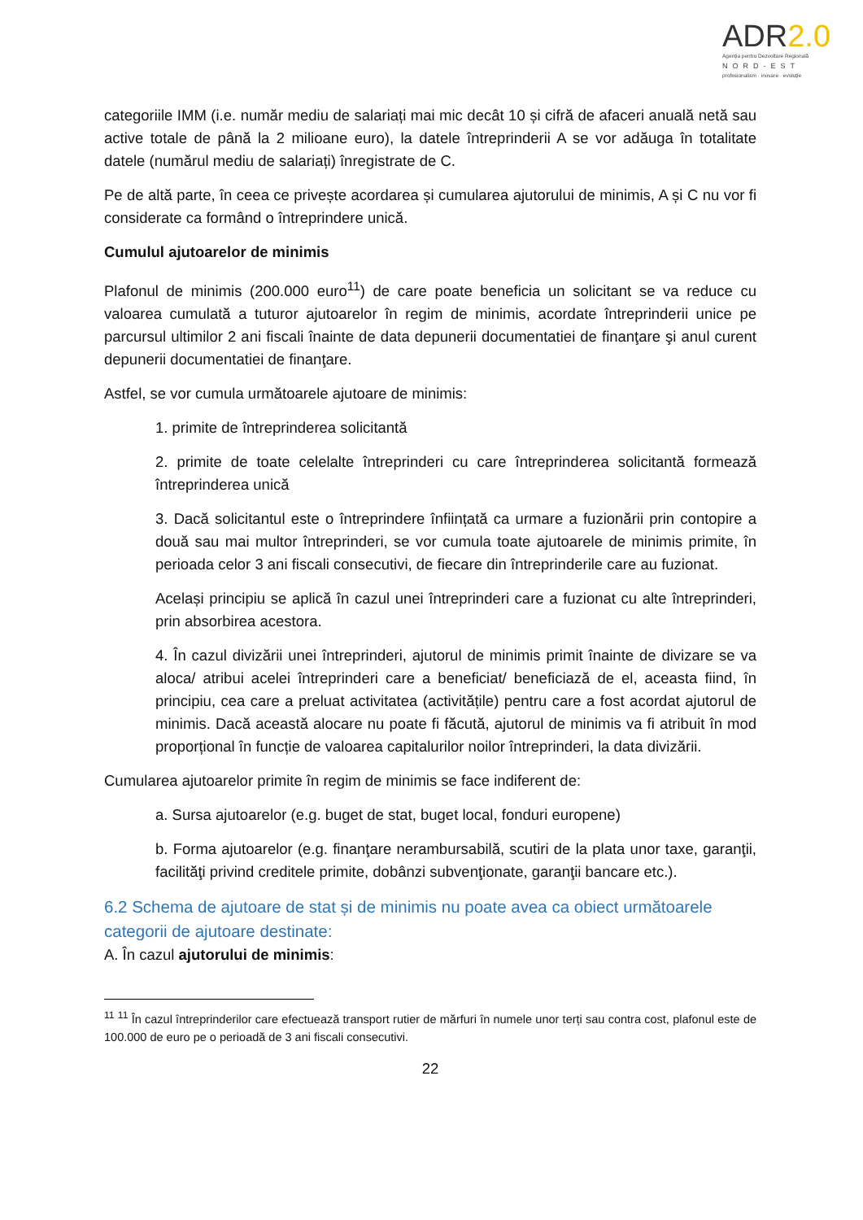ADR2.0
Agenția pentru Dezvoltare Regională
NORD-EST
profesionalism · inovare · evoluție
categoriile IMM (i.e. număr mediu de salariați mai mic decât 10 și cifră de afaceri anuală netă sau active totale de până la 2 milioane euro), la datele întreprinderii A se vor adăuga în totalitate datele (numărul mediu de salariați) înregistrate de C.
Pe de altă parte, în ceea ce privește acordarea și cumularea ajutorului de minimis, A și C nu vor fi considerate ca formând o întreprindere unică.
Cumulul ajutoarelor de minimis
Plafonul de minimis (200.000 euro<sup>11</sup>) de care poate beneficia un solicitant se va reduce cu valoarea cumulată a tuturor ajutoarelor în regim de minimis, acordate întreprinderii unice pe parcursul ultimilor 2 ani fiscali înainte de data depunerii documentatiei de finanţare şi anul curent depunerii documentatiei de finanţare.
Astfel, se vor cumula următoarele ajutoare de minimis:
1. primite de întreprinderea solicitantă
2. primite de toate celelalte întreprinderi cu care întreprinderea solicitantă formează întreprinderea unică
3. Dacă solicitantul este o întreprindere înființată ca urmare a fuzionării prin contopire a două sau mai multor întreprinderi, se vor cumula toate ajutoarele de minimis primite, în perioada celor 3 ani fiscali consecutivi, de fiecare din întreprinderile care au fuzionat.
Același principiu se aplică în cazul unei întreprinderi care a fuzionat cu alte întreprinderi, prin absorbirea acestora.
4. În cazul divizării unei întreprinderi, ajutorul de minimis primit înainte de divizare se va aloca/ atribui acelei întreprinderi care a beneficiat/ beneficiază de el, aceasta fiind, în principiu, cea care a preluat activitatea (activitățile) pentru care a fost acordat ajutorul de minimis. Dacă această alocare nu poate fi făcută, ajutorul de minimis va fi atribuit în mod proporțional în funcție de valoarea capitalurilor noilor întreprinderi, la data divizării.
Cumularea ajutoarelor primite în regim de minimis se face indiferent de:
a. Sursa ajutoarelor (e.g. buget de stat, buget local, fonduri europene)
b. Forma ajutoarelor (e.g. finanţare nerambursabilă, scutiri de la plata unor taxe, garanţii, facilităţi privind creditele primite, dobânzi subvenţionate, garanţii bancare etc.).
6.2 Schema de ajutoare de stat și de minimis nu poate avea ca obiect următoarele categorii de ajutoare destinate:
A. În cazul ajutorului de minimis:
<sup>11</sup> <sup>11</sup> În cazul întreprinderilor care efectuează transport rutier de mărfuri în numele unor terți sau contra cost, plafonul este de 100.000 de euro pe o perioadă de 3 ani fiscali consecutivi.
22